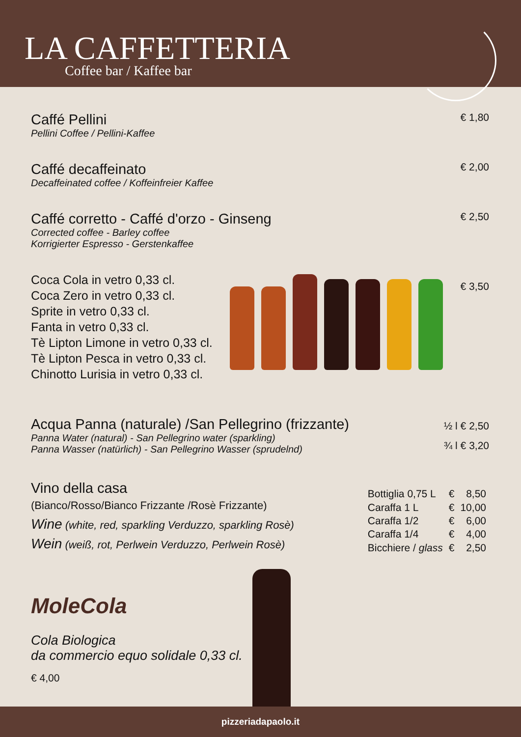LA CAFFETTERIA
Coffee bar / Kaffee bar
Caffé Pellini
Pellini Coffee / Pellini-Kaffee
€ 1,80
Caffé decaffeinato
Decaffeinated coffee / Koffeinfreier Kaffee
€ 2,00
Caffé corretto - Caffé d'orzo - Ginseng
Corrected coffee - Barley coffee
Korrigierter Espresso - Gerstenkaffee
€ 2,50
Coca Cola in vetro 0,33 cl.
Coca Zero in vetro 0,33 cl.
Sprite in vetro 0,33 cl.
Fanta in vetro 0,33 cl.
Tè Lipton Limone in vetro 0,33 cl.
Tè Lipton Pesca in vetro 0,33 cl.
Chinotto Lurisia in vetro 0,33 cl.
€ 3,50
Acqua Panna (naturale) /San Pellegrino (frizzante)
Panna Water (natural) - San Pellegrino water (sparkling)
Panna Wasser (natürlich) - San Pellegrino Wasser (sprudelnd)
½ l € 2,50
¾ l € 3,20
Vino della casa
(Bianco/Rosso/Bianco Frizzante /Rosè Frizzante)
Wine (white, red, sparkling Verduzzo, sparkling Rosè)
Wein (weiß, rot, Perlwein Verduzzo, Perlwein Rosè)
| Bottiglia 0,75 L | € | 8,50 |
| Caraffa 1 L | € | 10,00 |
| Caraffa 1/2 | € | 6,00 |
| Caraffa 1/4 | € | 4,00 |
| Bicchiere / glass | € | 2,50 |
MoleCola
Cola Biologica
da commercio equo solidale 0,33 cl.
€ 4,00
pizzeriadapaolo.it